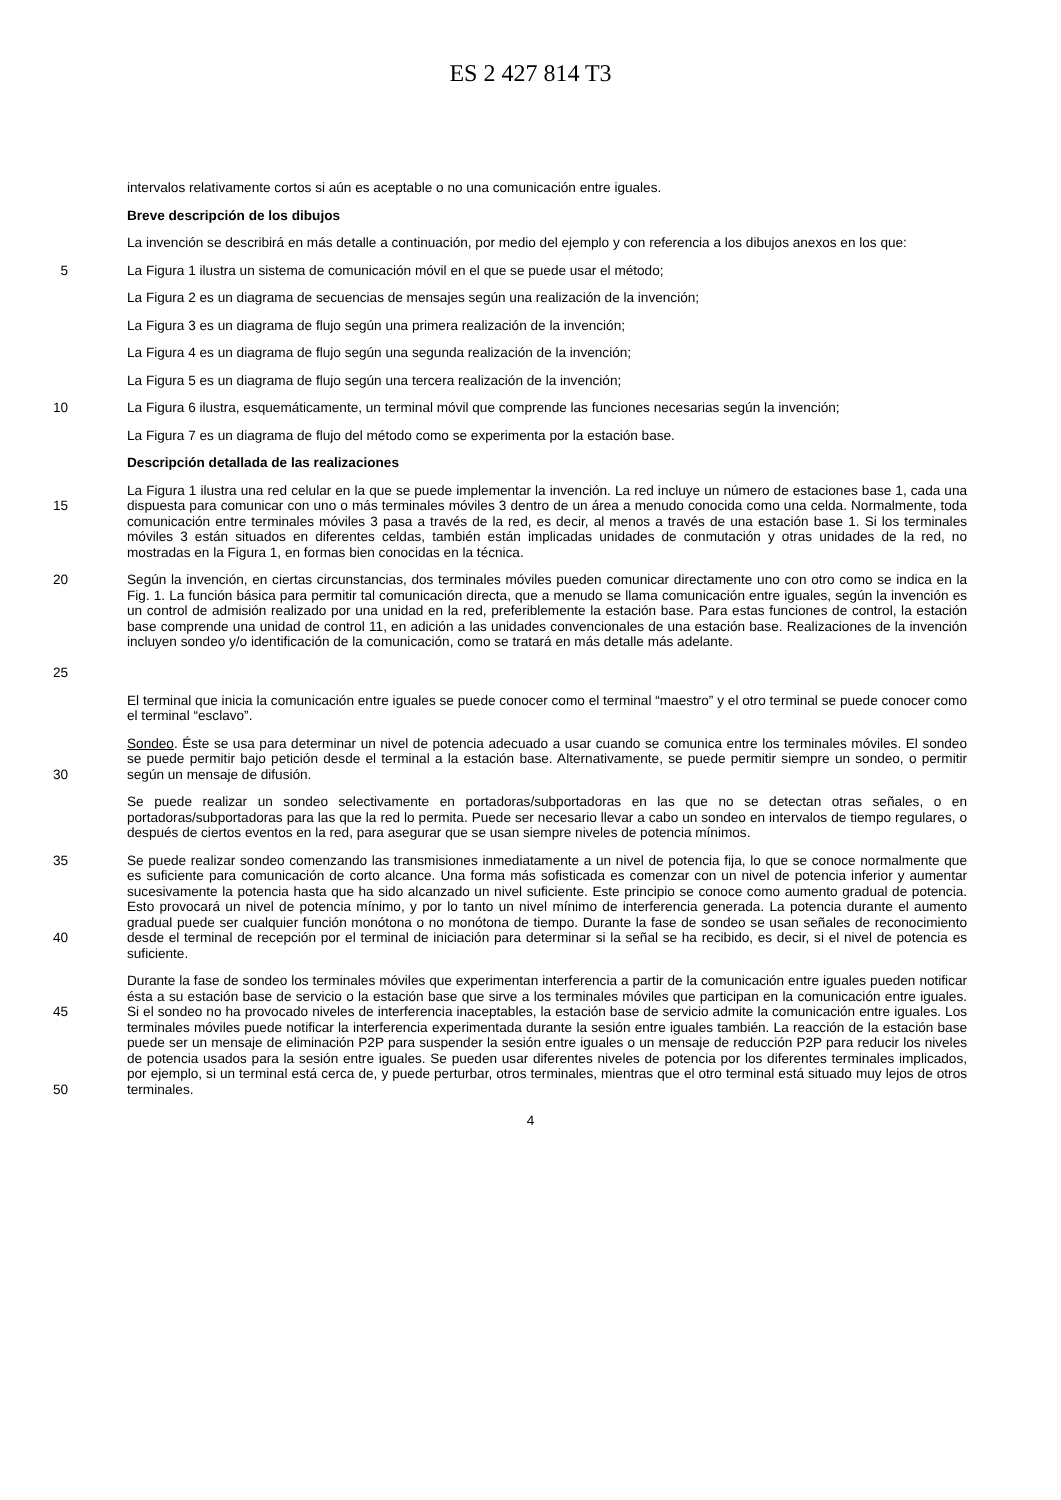ES 2 427 814 T3
intervalos relativamente cortos si aún es aceptable o no una comunicación entre iguales.
Breve descripción de los dibujos
La invención se describirá en más detalle a continuación, por medio del ejemplo y con referencia a los dibujos anexos en los que:
5 La Figura 1 ilustra un sistema de comunicación móvil en el que se puede usar el método;
La Figura 2 es un diagrama de secuencias de mensajes según una realización de la invención;
La Figura 3 es un diagrama de flujo según una primera realización de la invención;
La Figura 4 es un diagrama de flujo según una segunda realización de la invención;
La Figura 5 es un diagrama de flujo según una tercera realización de la invención;
10 La Figura 6 ilustra, esquemáticamente, un terminal móvil que comprende las funciones necesarias según la invención;
La Figura 7 es un diagrama de flujo del método como se experimenta por la estación base.
Descripción detallada de las realizaciones
15 La Figura 1 ilustra una red celular en la que se puede implementar la invención. La red incluye un número de estaciones base 1, cada una dispuesta para comunicar con uno o más terminales móviles 3 dentro de un área a menudo conocida como una celda. Normalmente, toda comunicación entre terminales móviles 3 pasa a través de la red, es decir, al menos a través de una estación base 1. Si los terminales móviles 3 están situados en diferentes celdas, también están implicadas unidades de conmutación y otras unidades de la red, no mostradas en la Figura 1, en formas bien conocidas en la técnica.
20
25
Según la invención, en ciertas circunstancias, dos terminales móviles pueden comunicar directamente uno con otro como se indica en la Fig. 1. La función básica para permitir tal comunicación directa, que a menudo se llama comunicación entre iguales, según la invención es un control de admisión realizado por una unidad en la red, preferiblemente la estación base. Para estas funciones de control, la estación base comprende una unidad de control 11, en adición a las unidades convencionales de una estación base. Realizaciones de la invención incluyen sondeo y/o identificación de la comunicación, como se tratará en más detalle más adelante.
El terminal que inicia la comunicación entre iguales se puede conocer como el terminal “maestro” y el otro terminal se puede conocer como el terminal “esclavo”.
30 Sondeo. Éste se usa para determinar un nivel de potencia adecuado a usar cuando se comunica entre los terminales móviles. El sondeo se puede permitir bajo petición desde el terminal a la estación base. Alternativamente, se puede permitir siempre un sondeo, o permitir según un mensaje de difusión.
Se puede realizar un sondeo selectivamente en portadoras/subportadoras en las que no se detectan otras señales, o en portadoras/subportadoras para las que la red lo permita. Puede ser necesario llevar a cabo un sondeo en intervalos de tiempo regulares, o después de ciertos eventos en la red, para asegurar que se usan siempre niveles de potencia mínimos.
35
40
Se puede realizar sondeo comenzando las transmisiones inmediatamente a un nivel de potencia fija, lo que se conoce normalmente que es suficiente para comunicación de corto alcance. Una forma más sofisticada es comenzar con un nivel de potencia inferior y aumentar sucesivamente la potencia hasta que ha sido alcanzado un nivel suficiente. Este principio se conoce como aumento gradual de potencia. Esto provocará un nivel de potencia mínimo, y por lo tanto un nivel mínimo de interferencia generada. La potencia durante el aumento gradual puede ser cualquier función monótona o no monótona de tiempo. Durante la fase de sondeo se usan señales de reconocimiento desde el terminal de recepción por el terminal de iniciación para determinar si la señal se ha recibido, es decir, si el nivel de potencia es suficiente.
45
50
Durante la fase de sondeo los terminales móviles que experimentan interferencia a partir de la comunicación entre iguales pueden notificar ésta a su estación base de servicio o la estación base que sirve a los terminales móviles que participan en la comunicación entre iguales. Si el sondeo no ha provocado niveles de interferencia inaceptables, la estación base de servicio admite la comunicación entre iguales. Los terminales móviles puede notificar la interferencia experimentada durante la sesión entre iguales también. La reacción de la estación base puede ser un mensaje de eliminación P2P para suspender la sesión entre iguales o un mensaje de reducción P2P para reducir los niveles de potencia usados para la sesión entre iguales. Se pueden usar diferentes niveles de potencia por los diferentes terminales implicados, por ejemplo, si un terminal está cerca de, y puede perturbar, otros terminales, mientras que el otro terminal está situado muy lejos de otros terminales.
4